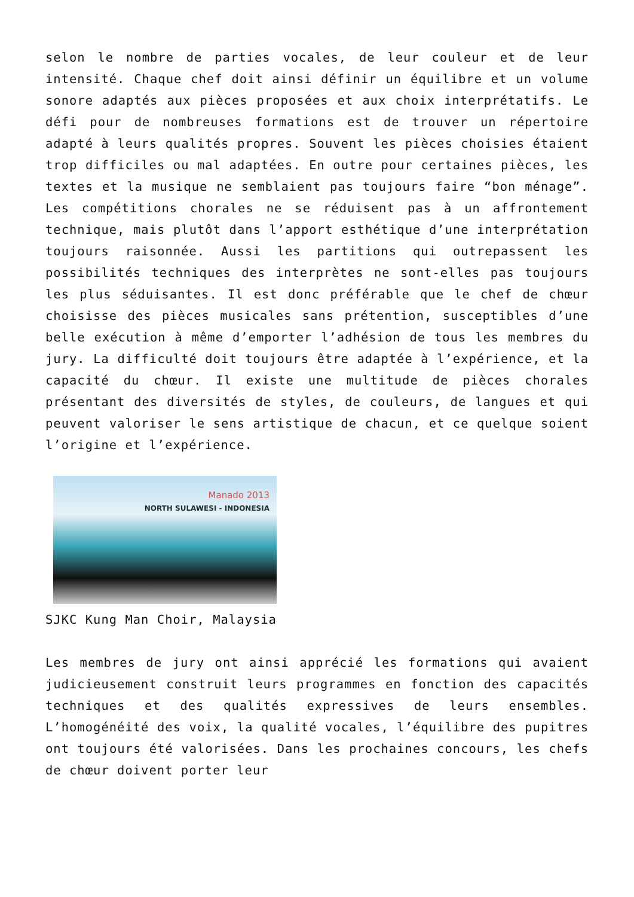selon le nombre de parties vocales, de leur couleur et de leur intensité. Chaque chef doit ainsi définir un équilibre et un volume sonore adaptés aux pièces proposées et aux choix interprétatifs. Le défi pour de nombreuses formations est de trouver un répertoire adapté à leurs qualités propres. Souvent les pièces choisies étaient trop difficiles ou mal adaptées. En outre pour certaines pièces, les textes et la musique ne semblaient pas toujours faire “bon ménage”. Les compétitions chorales ne se réduisent pas à un affrontement technique, mais plutôt dans l’apport esthétique d’une interprétation toujours raisonnée. Aussi les partitions qui outrepassent les possibilités techniques des interprètes ne sont-elles pas toujours les plus séduisantes. Il est donc préférable que le chef de chœur choisisse des pièces musicales sans prétention, susceptibles d’une belle exécution à même d’emporter l’adhésion de tous les membres du jury. La difficulté doit toujours être adaptée à l’expérience, et la capacité du chœur. Il existe une multitude de pièces chorales présentant des diversités de styles, de couleurs, de langues et qui peuvent valoriser le sens artistique de chacun, et ce quelque soient l’origine et l’expérience.
Manado 2013
NORTH SULAWESI - INDONESIA
SJKC Kung Man Choir, Malaysia
Les membres de jury ont ainsi apprécié les formations qui avaient judicieusement construit leurs programmes en fonction des capacités techniques et des qualités expressives de leurs ensembles. L’homogénéité des voix, la qualité vocales, l’équilibre des pupitres ont toujours été valorisées. Dans les prochaines concours, les chefs de chœur doivent porter leur